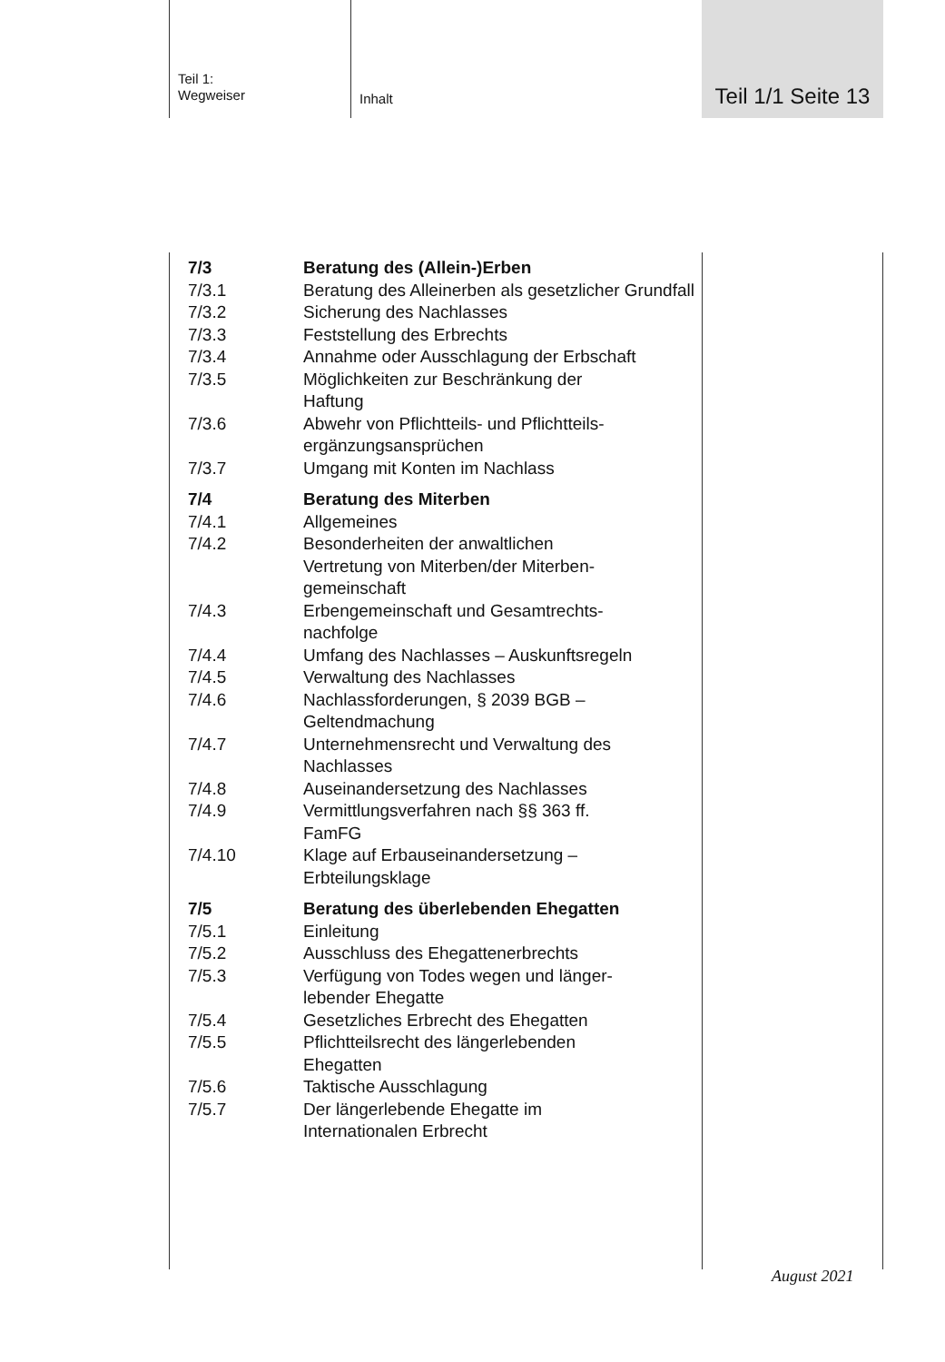Teil 1:
Wegweiser
Inhalt
Teil 1/1 Seite 13
7/3 Beratung des (Allein-)Erben
7/3.1 Beratung des Alleinerben als gesetzlicher Grundfall
7/3.2 Sicherung des Nachlasses
7/3.3 Feststellung des Erbrechts
7/3.4 Annahme oder Ausschlagung der Erbschaft
7/3.5 Möglichkeiten zur Beschränkung der
Haftung
7/3.6 Abwehr von Pflichtteils- und Pflichtteils-
ergänzungsansprüchen
7/3.7 Umgang mit Konten im Nachlass
7/4 Beratung des Miterben
7/4.1 Allgemeines
7/4.2 Besonderheiten der anwaltlichen
Vertretung von Miterben/der Miterben-
gemeinschaft
7/4.3 Erbengemeinschaft und Gesamtrechts-
nachfolge
7/4.4 Umfang des Nachlasses – Auskunftsregeln
7/4.5 Verwaltung des Nachlasses
7/4.6 Nachlassforderungen, § 2039 BGB –
Geltendmachung
7/4.7 Unternehmensrecht und Verwaltung des
Nachlasses
7/4.8 Auseinandersetzung des Nachlasses
7/4.9 Vermittlungsverfahren nach §§ 363 ff.
FamFG
7/4.10 Klage auf Erbauseinandersetzung –
Erbteilungsklage
7/5 Beratung des überlebenden Ehegatten
7/5.1 Einleitung
7/5.2 Ausschluss des Ehegattenerbrechts
7/5.3 Verfügung von Todes wegen und länger-
lebender Ehegatte
7/5.4 Gesetzliches Erbrecht des Ehegatten
7/5.5 Pflichtteilsrecht des längerlebenden
Ehegatten
7/5.6 Taktische Ausschlagung
7/5.7 Der längerlebende Ehegatte im
Internationalen Erbrecht
August 2021